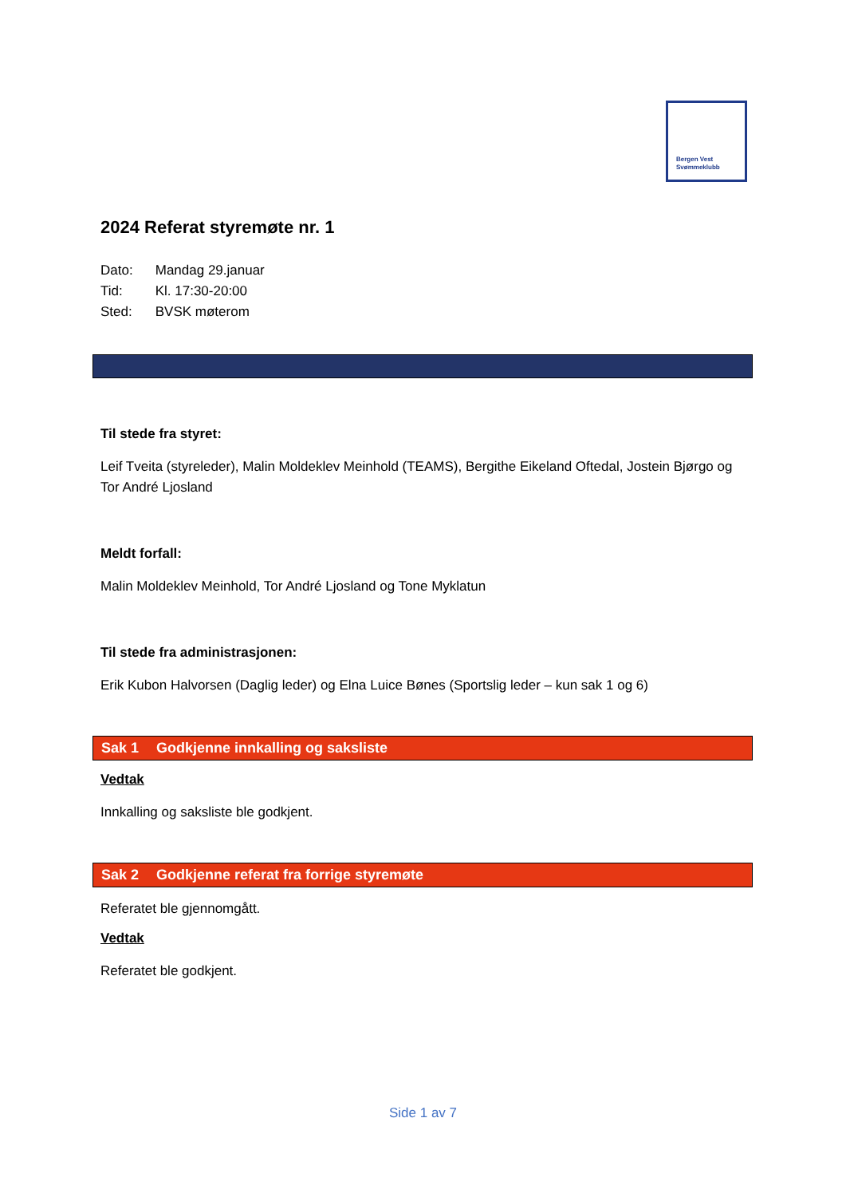Bergen Vest
Svømmeklubb
2024 Referat styremøte nr. 1
Dato: Mandag 29.januar
Tid: Kl. 17:30-20:00
Sted: BVSK møterom
Til stede fra styret:
Leif Tveita (styreleder), Malin Moldeklev Meinhold (TEAMS), Bergithe Eikeland Oftedal, Jostein Bjørgo og Tor André Ljosland
Meldt forfall:
Malin Moldeklev Meinhold, Tor André Ljosland og Tone Myklatun
Til stede fra administrasjonen:
Erik Kubon Halvorsen (Daglig leder) og Elna Luice Bønes (Sportslig leder – kun sak 1 og 6)
Sak 1 Godkjenne innkalling og saksliste
Vedtak
Innkalling og saksliste ble godkjent.
Sak 2 Godkjenne referat fra forrige styremøte
Referatet ble gjennomgått.
Vedtak
Referatet ble godkjent.
Side 1 av 7